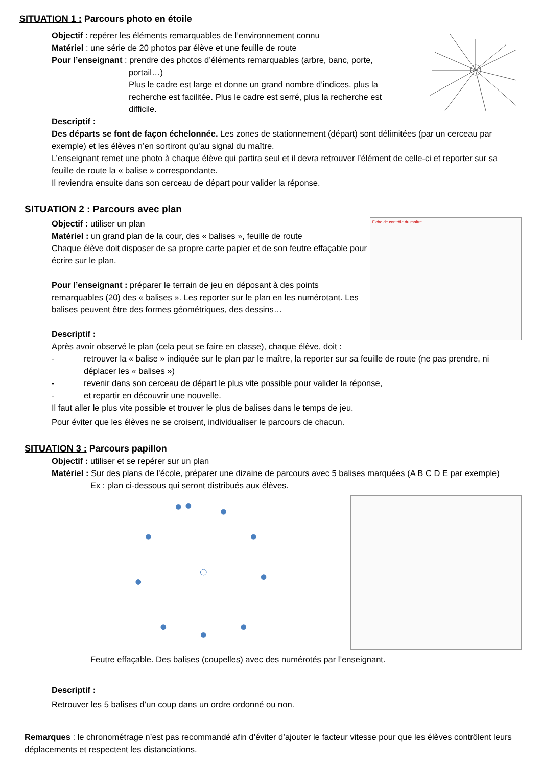SITUATION 1 : Parcours photo en étoile
Objectif : repérer les éléments remarquables de l’environnement connu
Matériel : une série de 20 photos par élève et une feuille de route
Pour l’enseignant : prendre des photos d’éléments remarquables (arbre, banc, porte,
portail…)
Plus le cadre est large et donne un grand nombre d’indices, plus la recherche est facilitée. Plus le cadre est serré, plus la recherche est difficile.
Descriptif :
Des départs se font de façon échelonnée. Les zones de stationnement (départ) sont délimitées (par un cerceau par exemple) et les élèves n’en sortiront qu’au signal du maître.
L’enseignant remet une photo à chaque élève qui partira seul et il devra retrouver l’élément de celle-ci et reporter sur sa feuille de route la « balise » correspondante.
Il reviendra ensuite dans son cerceau de départ pour valider la réponse.
SITUATION 2 : Parcours avec plan
Objectif : utiliser un plan
Matériel : un grand plan de la cour, des « balises », feuille de route
Chaque élève doit disposer de sa propre carte papier et de son feutre effaçable pour écrire sur le plan.
Pour l’enseignant : préparer le terrain de jeu en déposant à des points remarquables (20) des « balises ». Les reporter sur le plan en les numérotant. Les balises peuvent être des formes géométriques, des dessins…
Descriptif :
Fiche de contrôle du maître
Après avoir observé le plan (cela peut se faire en classe), chaque élève, doit :
- retrouver la « balise » indiquée sur le plan par le maître, la reporter sur sa feuille de route (ne pas prendre, ni déplacer les « balises »)
- revenir dans son cerceau de départ le plus vite possible pour valider la réponse,
- et repartir en découvrir une nouvelle.
Il faut aller le plus vite possible et trouver le plus de balises dans le temps de jeu.
Pour éviter que les élèves ne se croisent, individualiser le parcours de chacun.
SITUATION 3 : Parcours papillon
Objectif : utiliser et se repérer sur un plan
Matériel : Sur des plans de l’école, préparer une dizaine de parcours avec 5 balises marquées (A B C D E par exemple)
Ex : plan ci-dessous qui seront distribués aux élèves.
Feutre effaçable. Des balises (coupelles) avec des numérotés par l’enseignant.
Descriptif :
Retrouver les 5 balises d’un coup dans un ordre ordonné ou non.
Remarques : le chronométrage n’est pas recommandé afin d’éviter d’ajouter le facteur vitesse pour que les élèves contrôlent leurs déplacements et respectent les distanciations.